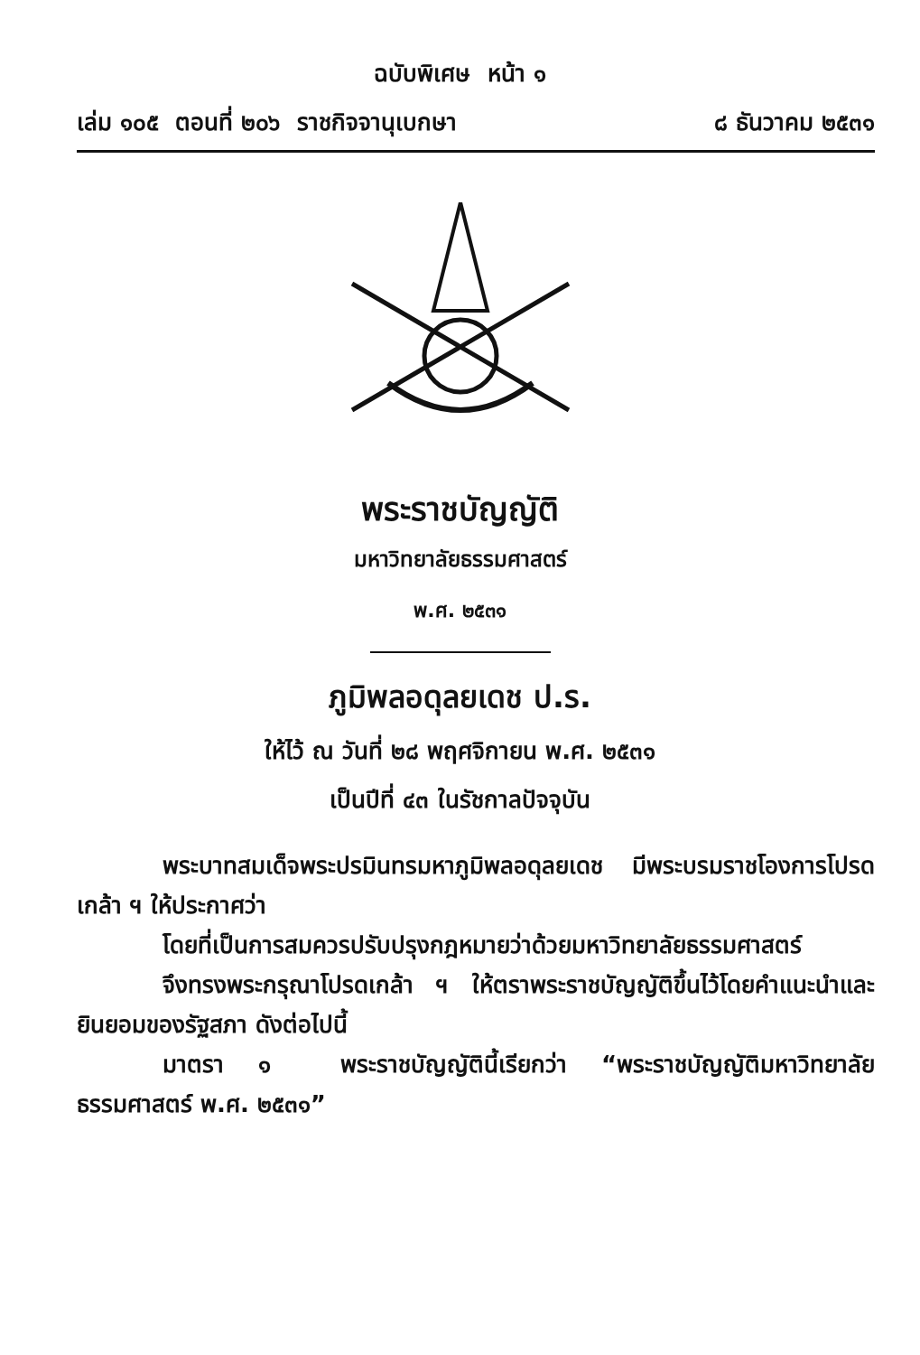ฉบับพิเศษ หน้า ๑
เล่ม ๑๐๕ ตอนที่ ๒๐๖ ราชกิจจานุเบกษา ๘ ธันวาคม ๒๕๓๑
พระราชบัญญัติ
มหาวิทยาลัยธรรมศาสตร์
พ.ศ. ๒๕๓๑
ภูมิพลอดุลยเดช ป.ร.
ให้ไว้ ณ วันที่ ๒๘ พฤศจิกายน พ.ศ. ๒๕๓๑
เป็นปีที่ ๔๓ ในรัชกาลปัจจุบัน
พระบาทสมเด็จพระปรมินทรมหาภูมิพลอดุลยเดช มีพระบรมราชโองการโปรดเกล้า ฯ ให้ประกาศว่า
โดยที่เป็นการสมควรปรับปรุงกฎหมายว่าด้วยมหาวิทยาลัยธรรมศาสตร์
จึงทรงพระกรุณาโปรดเกล้า ฯ ให้ตราพระราชบัญญัติขึ้นไว้โดยคำแนะนำและยินยอมของรัฐสภา ดังต่อไปนี้
มาตรา ๑ พระราชบัญญัตินี้เรียกว่า “พระราชบัญญัติมหาวิทยาลัยธรรมศาสตร์ พ.ศ. ๒๕๓๑”